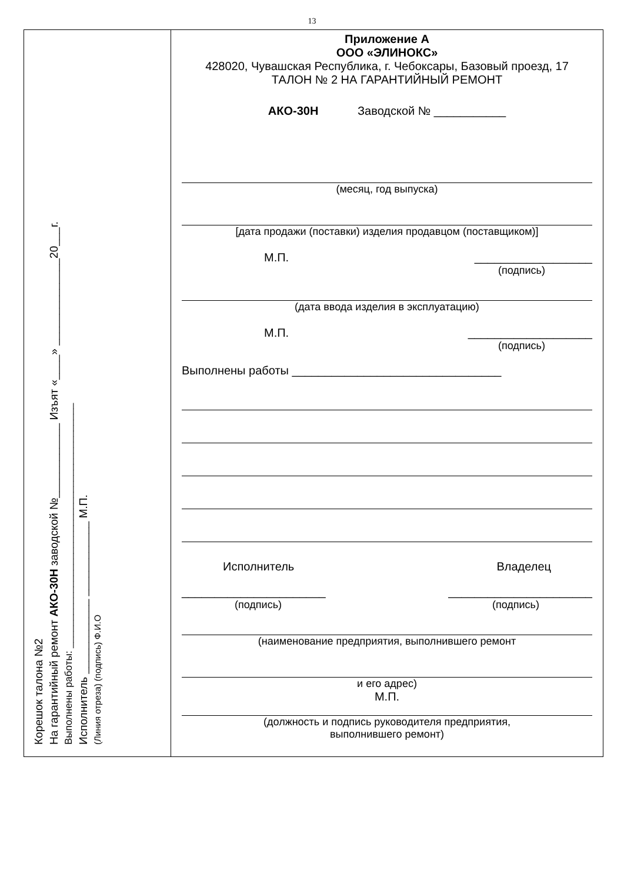13
Корешок талона №2
На гарантийный ремонт АКО-30Н заводской №____________ Изъят «____» ______________20___г.
Выполнены работы: ____________________________________________
Исполнитель ____________ ____________ М.П.
(Линия отреза) (подпись) Ф.И.О
Приложение А
ООО «ЭЛИНОКС»
428020, Чувашская Республика, г. Чебоксары, Базовый проезд, 17
ТАЛОН № 2 НА ГАРАНТИЙНЫЙ РЕМОНТ
АКО-30Н Заводской № ___________
(месяц, год выпуска)
[дата продажи (поставки) изделия продавцом (поставщиком)]
М.П. __________________
(подпись)
(дата ввода изделия в эксплуатацию)
М.П. ___________________
(подпись)
Выполнены работы ________________________________
Исполнитель Владелец
______________________ ______________________
(подпись) (подпись)
(наименование предприятия, выполнившего ремонт
и его адрес)
М.П.
(должность и подпись руководителя предприятия,
выполнившего ремонт)